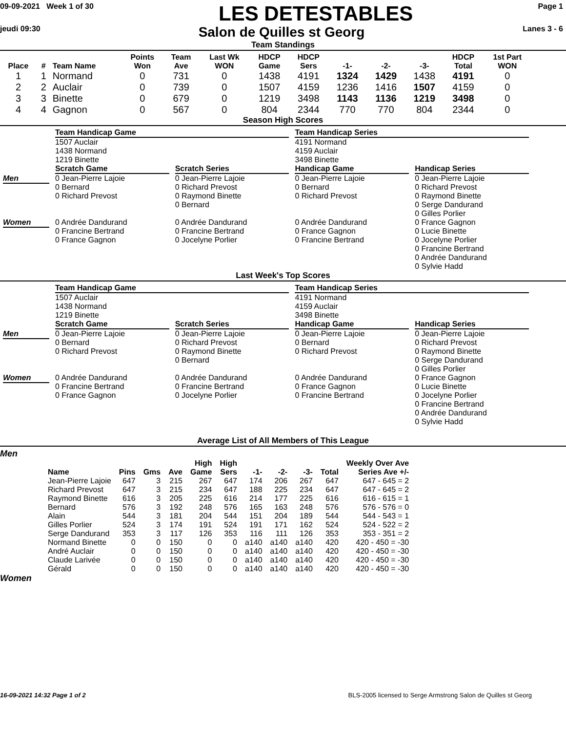09-09-2021 Week 1 of 30
LES DETESTABLES
Page 1
jeudi 09:30
Salon de Quilles st Georg
Lanes 3 - 6
Team Standings
| Place | # | Team Name | Points Won | Team Ave | Last Wk WON | HDCP Game | HDCP Sers | -1- | -2- | -3- | HDCP Total | 1st Part WON |
| --- | --- | --- | --- | --- | --- | --- | --- | --- | --- | --- | --- | --- |
| 1 | 1 | Normand | 0 | 731 | 0 | 1438 | 4191 | 1324 | 1429 | 1438 | 4191 | 0 |
| 2 | 2 | Auclair | 0 | 739 | 0 | 1507 | 4159 | 1236 | 1416 | 1507 | 4159 | 0 |
| 3 | 3 | Binette | 0 | 679 | 0 | 1219 | 3498 | 1143 | 1136 | 1219 | 3498 | 0 |
| 4 | 4 | Gagnon | 0 | 567 | 0 | 804 | 2344 | 770 | 770 | 804 | 2344 | 0 |
Season High Scores
| | Team Handicap Game 1507 Auclair 1438 Normand 1219 Binette | | Team Handicap Series 4191 Normand 4159 Auclair 3498 Binette | |
| | Scratch Game | Scratch Series | Handicap Game | Handicap Series |
| Men | 0 Jean-Pierre Lajoie 0 Bernard 0 Richard Prevost | 0 Jean-Pierre Lajoie 0 Richard Prevost 0 Raymond Binette 0 Bernard | 0 Jean-Pierre Lajoie 0 Bernard 0 Richard Prevost | 0 Jean-Pierre Lajoie 0 Richard Prevost 0 Raymond Binette 0 Serge Dandurand 0 Gilles Porlier |
| Women | 0 Andrée Dandurand 0 Francine Bertrand 0 France Gagnon | 0 Andrée Dandurand 0 Francine Bertrand 0 Jocelyne Porlier | 0 Andrée Dandurand 0 France Gagnon 0 Francine Bertrand | 0 France Gagnon 0 Lucie Binette 0 Jocelyne Porlier 0 Francine Bertrand 0 Andrée Dandurand 0 Sylvie Hadd |
Last Week's Top Scores
| | Team Handicap Game 1507 Auclair 1438 Normand 1219 Binette | | Team Handicap Series 4191 Normand 4159 Auclair 3498 Binette | |
| | Scratch Game | Scratch Series | Handicap Game | Handicap Series |
| Men | 0 Jean-Pierre Lajoie 0 Bernard 0 Richard Prevost | 0 Jean-Pierre Lajoie 0 Richard Prevost 0 Raymond Binette 0 Bernard | 0 Jean-Pierre Lajoie 0 Bernard 0 Richard Prevost | 0 Jean-Pierre Lajoie 0 Richard Prevost 0 Raymond Binette 0 Serge Dandurand 0 Gilles Porlier |
| Women | 0 Andrée Dandurand 0 Francine Bertrand 0 France Gagnon | 0 Andrée Dandurand 0 Francine Bertrand 0 Jocelyne Porlier | 0 Andrée Dandurand 0 France Gagnon 0 Francine Bertrand | 0 France Gagnon 0 Lucie Binette 0 Jocelyne Porlier 0 Francine Bertrand 0 Andrée Dandurand 0 Sylvie Hadd |
Average List of All Members of This League
Men
| Name | Pins | Gms | Ave | High Game | High Sers | -1- | -2- | -3- | Total | Weekly Over Ave Series Ave +/- |
| --- | --- | --- | --- | --- | --- | --- | --- | --- | --- | --- |
| Jean-Pierre Lajoie | 647 | 3 | 215 | 267 | 647 | 174 | 206 | 267 | 647 | 647 - 645 = 2 |
| Richard Prevost | 647 | 3 | 215 | 234 | 647 | 188 | 225 | 234 | 647 | 647 - 645 = 2 |
| Raymond Binette | 616 | 3 | 205 | 225 | 616 | 214 | 177 | 225 | 616 | 616 - 615 = 1 |
| Bernard | 576 | 3 | 192 | 248 | 576 | 165 | 163 | 248 | 576 | 576 - 576 = 0 |
| Alain | 544 | 3 | 181 | 204 | 544 | 151 | 204 | 189 | 544 | 544 - 543 = 1 |
| Gilles Porlier | 524 | 3 | 174 | 191 | 524 | 191 | 171 | 162 | 524 | 524 - 522 = 2 |
| Serge Dandurand | 353 | 3 | 117 | 126 | 353 | 116 | 111 | 126 | 353 | 353 - 351 = 2 |
| Normand Binette | 0 | 0 | 150 | 0 | 0 | a140 | a140 | a140 | 420 | 420 - 450 = -30 |
| André Auclair | 0 | 0 | 150 | 0 | 0 | a140 | a140 | a140 | 420 | 420 - 450 = -30 |
| Claude Larivée | 0 | 0 | 150 | 0 | 0 | a140 | a140 | a140 | 420 | 420 - 450 = -30 |
| Gérald | 0 | 0 | 150 | 0 | 0 | a140 | a140 | a140 | 420 | 420 - 450 = -30 |
Women
16-09-2021 14:32 Page 1 of 2 BLS-2005 licensed to Serge Armstrong Salon de Quilles st Georg